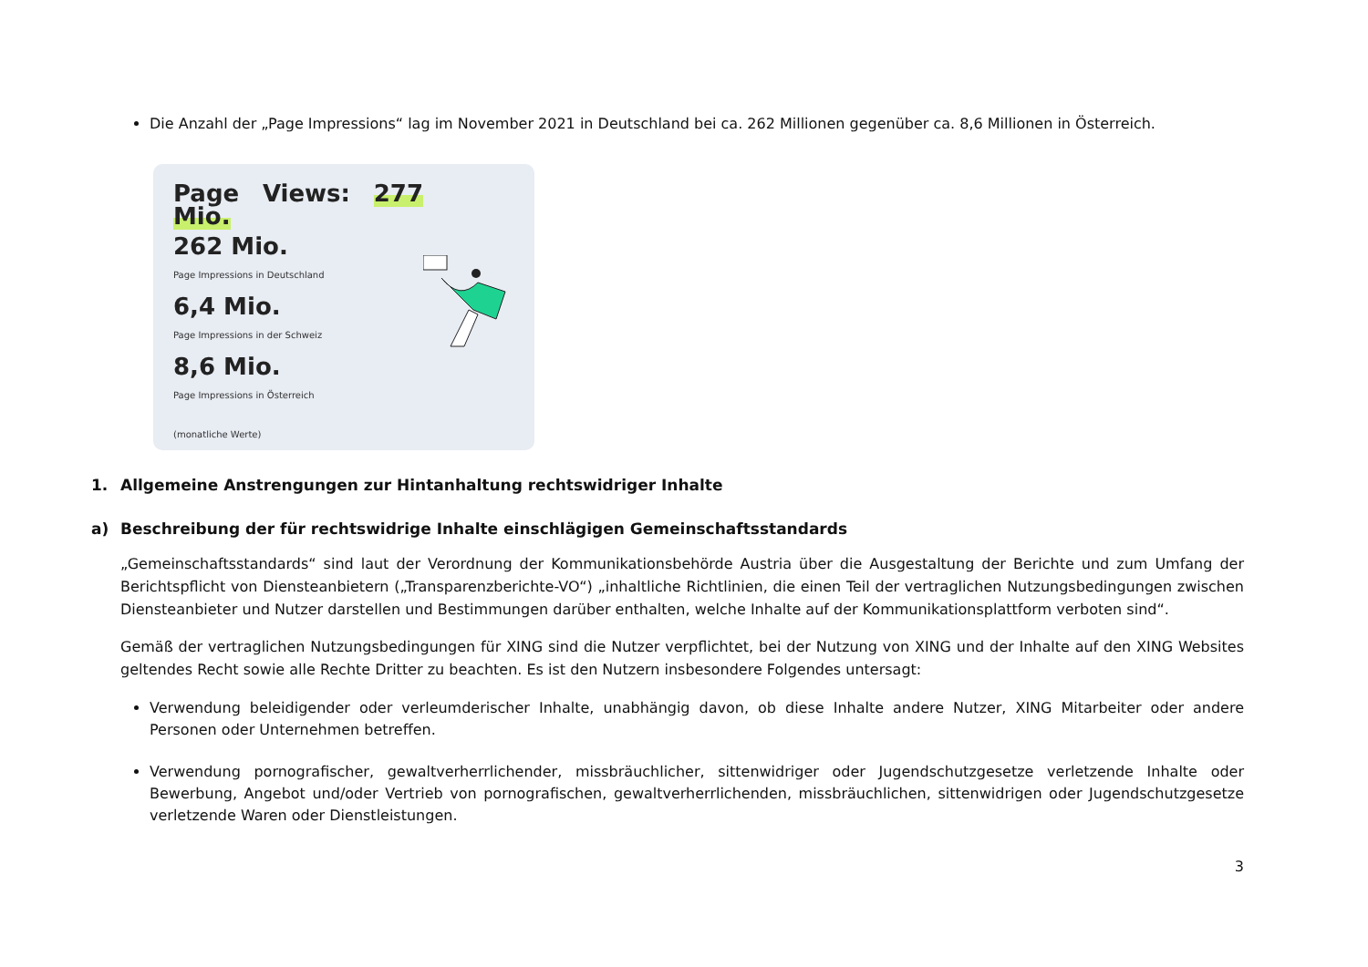Die Anzahl der „Page Impressions“ lag im November 2021 in Deutschland bei ca. 262 Millionen gegenüber ca. 8,6 Millionen in Österreich.
Page Views: 277 Mio.
262 Mio.
Page Impressions in Deutschland
6,4 Mio.
Page Impressions in der Schweiz
8,6 Mio.
Page Impressions in Österreich
(monatliche Werte)
1. Allgemeine Anstrengungen zur Hintanhaltung rechtswidriger Inhalte
a) Beschreibung der für rechtswidrige Inhalte einschlägigen Gemeinschaftsstandards
„Gemeinschaftsstandards“ sind laut der Verordnung der Kommunikationsbehörde Austria über die Ausgestaltung der Berichte und zum Umfang der Berichtspflicht von Diensteanbietern („Transparenzberichte-VO“) „inhaltliche Richtlinien, die einen Teil der vertraglichen Nutzungsbedingungen zwischen Diensteanbieter und Nutzer darstellen und Bestimmungen darüber enthalten, welche Inhalte auf der Kommunikationsplattform verboten sind“.
Gemäß der vertraglichen Nutzungsbedingungen für XING sind die Nutzer verpflichtet, bei der Nutzung von XING und der Inhalte auf den XING Websites geltendes Recht sowie alle Rechte Dritter zu beachten. Es ist den Nutzern insbesondere Folgendes untersagt:
Verwendung beleidigender oder verleumderischer Inhalte, unabhängig davon, ob diese Inhalte andere Nutzer, XING Mitarbeiter oder andere Personen oder Unternehmen betreffen.
Verwendung pornografischer, gewaltverherrlichender, missbräuchlicher, sittenwidriger oder Jugendschutzgesetze verletzende Inhalte oder Bewerbung, Angebot und/oder Vertrieb von pornografischen, gewaltverherrlichenden, missbräuchlichen, sittenwidrigen oder Jugendschutzgesetze verletzende Waren oder Dienstleistungen.
3